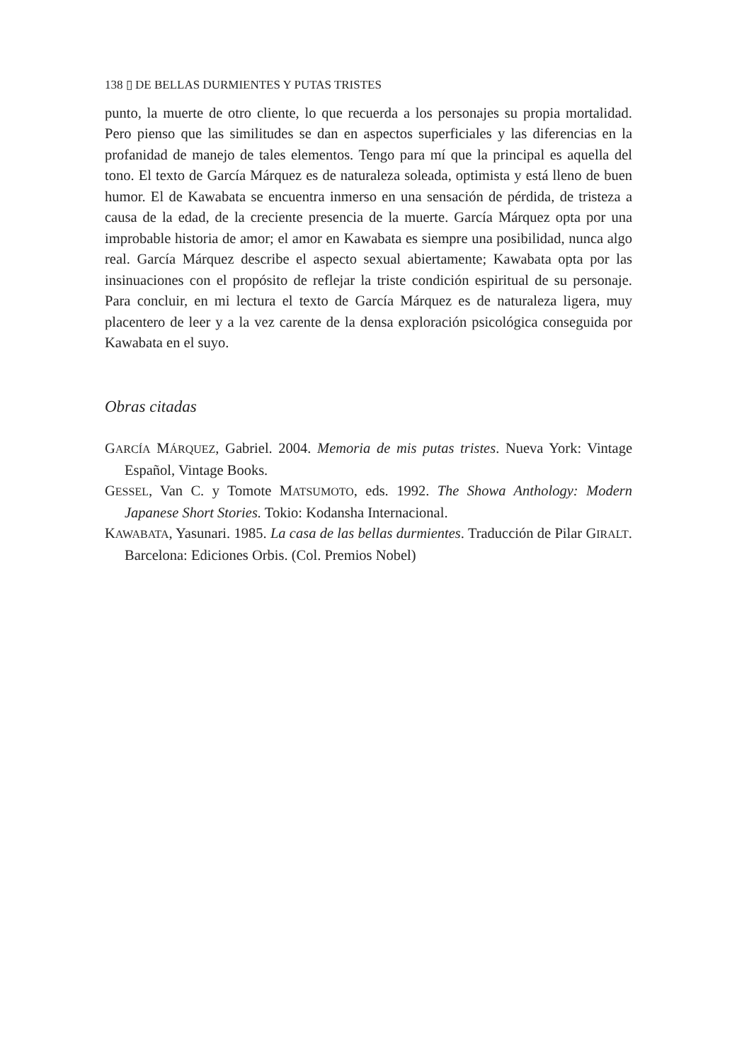138 ▯ DE BELLAS DURMIENTES Y PUTAS TRISTES
punto, la muerte de otro cliente, lo que recuerda a los personajes su propia mortalidad. Pero pienso que las similitudes se dan en aspectos superficiales y las diferencias en la profanidad de manejo de tales elementos. Tengo para mí que la principal es aquella del tono. El texto de García Márquez es de naturaleza soleada, optimista y está lleno de buen humor. El de Kawabata se encuentra inmerso en una sensación de pérdida, de tristeza a causa de la edad, de la creciente presencia de la muerte. García Márquez opta por una improbable historia de amor; el amor en Kawabata es siempre una posibilidad, nunca algo real. García Márquez describe el aspecto sexual abiertamente; Kawabata opta por las insinuaciones con el propósito de reflejar la triste condición espiritual de su personaje. Para concluir, en mi lectura el texto de García Márquez es de naturaleza ligera, muy placentero de leer y a la vez carente de la densa exploración psicológica conseguida por Kawabata en el suyo.
Obras citadas
GARCÍA MÁRQUEZ, Gabriel. 2004. Memoria de mis putas tristes. Nueva York: Vintage Español, Vintage Books.
GESSEL, Van C. y Tomote MATSUMOTO, eds. 1992. The Showa Anthology: Modern Japanese Short Stories. Tokio: Kodansha Internacional.
KAWABATA, Yasunari. 1985. La casa de las bellas durmientes. Traducción de Pilar GIRALT. Barcelona: Ediciones Orbis. (Col. Premios Nobel)